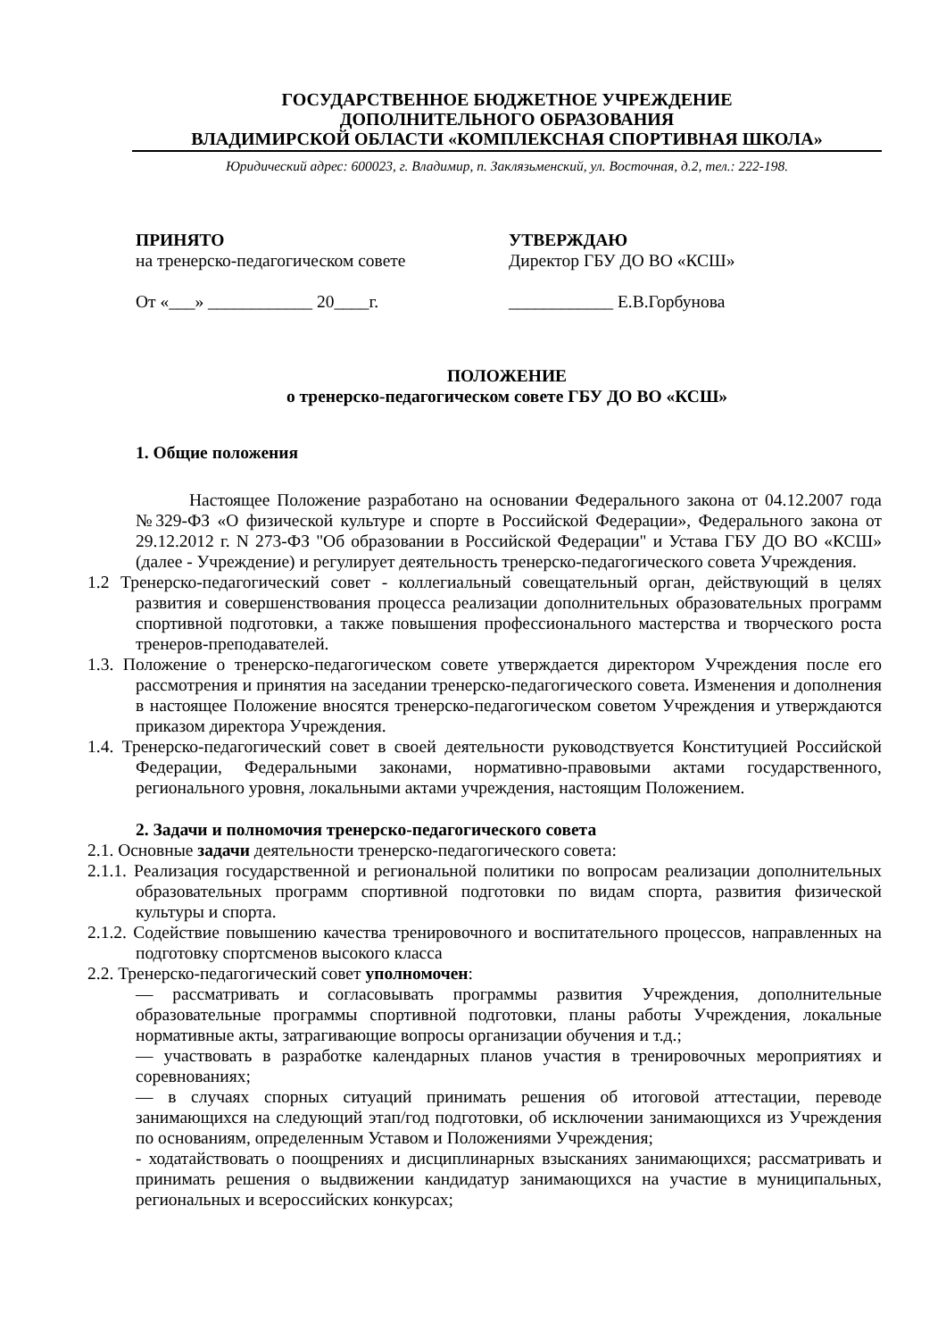ГОСУДАРСТВЕННОЕ БЮДЖЕТНОЕ УЧРЕЖДЕНИЕ
ДОПОЛНИТЕЛЬНОГО ОБРАЗОВАНИЯ
ВЛАДИМИРСКОЙ ОБЛАСТИ «КОМПЛЕКСНАЯ СПОРТИВНАЯ ШКОЛА»
Юридический адрес: 600023, г. Владимир, п. Заклязьменский, ул. Восточная, д.2, тел.: 222-198.
ПРИНЯТО
на тренерско-педагогическом совете
От «___» ____________ 20____г.
УТВЕРЖДАЮ
Директор ГБУ ДО ВО «КСШ»
____________ Е.В.Горбунова
ПОЛОЖЕНИЕ
о тренерско-педагогическом совете ГБУ ДО ВО «КСШ»
1. Общие положения
Настоящее Положение разработано на основании Федерального закона от 04.12.2007 года №329-ФЗ «О физической культуре и спорте в Российской Федерации», Федерального закона от 29.12.2012 г. N 273-ФЗ "Об образовании в Российской Федерации" и Устава ГБУ ДО ВО «КСШ» (далее - Учреждение) и регулирует деятельность тренерско-педагогического совета Учреждения.
1.2 Тренерско-педагогический совет - коллегиальный совещательный орган, действующий в целях развития и совершенствования процесса реализации дополнительных образовательных программ спортивной подготовки, а также повышения профессионального мастерства и творческого роста тренеров-преподавателей.
1.3. Положение о тренерско-педагогическом совете утверждается директором Учреждения после его рассмотрения и принятия на заседании тренерско-педагогического совета. Изменения и дополнения в настоящее Положение вносятся тренерско-педагогическом советом Учреждения и утверждаются приказом директора Учреждения.
1.4. Тренерско-педагогический совет в своей деятельности руководствуется Конституцией Российской Федерации, Федеральными законами, нормативно-правовыми актами государственного, регионального уровня, локальными актами учреждения, настоящим Положением.
2. Задачи и полномочия тренерско-педагогического совета
2.1. Основные задачи деятельности тренерско-педагогического совета:
2.1.1. Реализация государственной и региональной политики по вопросам реализации дополнительных образовательных программ спортивной подготовки по видам спорта, развития физической культуры и спорта.
2.1.2. Содействие повышению качества тренировочного и воспитательного процессов, направленных на подготовку спортсменов высокого класса
2.2. Тренерско-педагогический совет уполномочен:
— рассматривать и согласовывать программы развития Учреждения, дополнительные образовательные программы спортивной подготовки, планы работы Учреждения, локальные нормативные акты, затрагивающие вопросы организации обучения и т.д.;
— участвовать в разработке календарных планов участия в тренировочных мероприятиях и соревнованиях;
— в случаях спорных ситуаций принимать решения об итоговой аттестации, переводе занимающихся на следующий этап/год подготовки, об исключении занимающихся из Учреждения по основаниям, определенным Уставом и Положениями Учреждения;
- ходатайствовать о поощрениях и дисциплинарных взысканиях занимающихся; рассматривать и принимать решения о выдвижении кандидатур занимающихся на участие в муниципальных, региональных и всероссийских конкурсах;